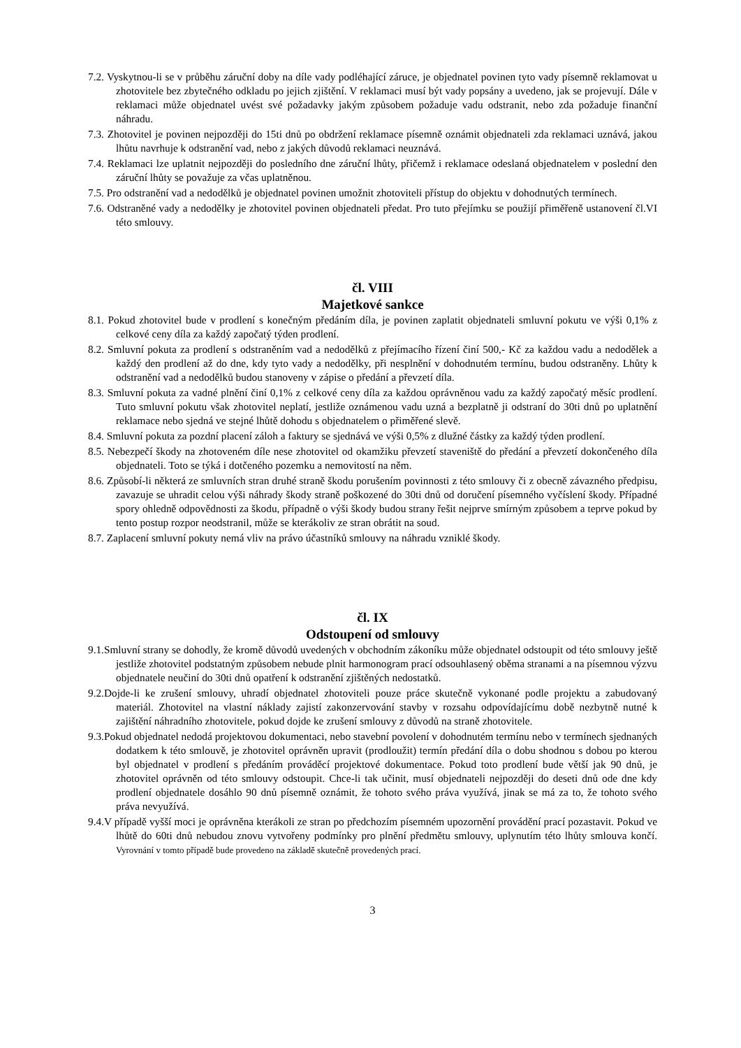7.2. Vyskytnou-li se v průběhu záruční doby na díle vady podléhající záruce, je objednatel povinen tyto vady písemně reklamovat u zhotovitele bez zbytečného odkladu po jejich zjištění. V reklamaci musí být vady popsány a uvedeno, jak se projevují. Dále v reklamaci může objednatel uvést své požadavky jakým způsobem požaduje vadu odstranit, nebo zda požaduje finanční náhradu.
7.3. Zhotovitel je povinen nejpozději do 15ti dnů po obdržení reklamace písemně oznámit objednateli zda reklamaci uznává, jakou lhůtu navrhuje k odstranění vad, nebo z jakých důvodů reklamaci neuznává.
7.4. Reklamaci lze uplatnit nejpozději do posledního dne záruční lhůty, přičemž i reklamace odeslaná objednatelem v poslední den záruční lhůty se považuje za včas uplatněnou.
7.5. Pro odstranění vad a nedodělků je objednatel povinen umožnit zhotoviteli přístup do objektu v dohodnutých termínech.
7.6. Odstraněné vady a nedodělky je zhotovitel povinen objednateli předat. Pro tuto přejímku se použijí přiměřeně ustanovení čl.VI této smlouvy.
čl. VIII
Majetkové sankce
8.1. Pokud zhotovitel bude v prodlení s konečným předáním díla, je povinen zaplatit objednateli smluvní pokutu ve výši 0,1% z celkové ceny díla za každý započatý týden prodlení.
8.2. Smluvní pokuta za prodlení s odstraněním vad a nedodělků z přejímacího řízení činí 500,- Kč za každou vadu a nedodělek a každý den prodlení až do dne, kdy tyto vady a nedodělky, při nesplnění v dohodnutém termínu, budou odstraněny. Lhůty k odstranění vad a nedodělků budou stanoveny v zápise o předání a převzetí díla.
8.3. Smluvní pokuta za vadné plnění činí 0,1% z celkové ceny díla za každou oprávněnou vadu za každý započatý měsíc prodlení. Tuto smluvní pokutu však zhotovitel neplatí, jestliže oznámenou vadu uzná a bezplatně ji odstraní do 30ti dnů po uplatnění reklamace nebo sjedná ve stejné lhůtě dohodu s objednatelem o přiměřené slevě.
8.4. Smluvní pokuta za pozdní placení záloh a faktury se sjednává ve výši 0,5% z dlužné částky za každý týden prodlení.
8.5. Nebezpečí škody na zhotoveném díle nese zhotovitel od okamžiku převzetí staveniště do předání a převzetí dokončeného díla objednateli. Toto se týká i dotčeného pozemku a nemovitostí na něm.
8.6. Způsobí-li některá ze smluvních stran druhé straně škodu porušením povinnosti z této smlouvy či z obecně závazného předpisu, zavazuje se uhradit celou výši náhrady škody straně poškozené do 30ti dnů od doručení písemného vyčíslení škody. Případné spory ohledně odpovědnosti za škodu, případně o výši škody budou strany řešit nejprve smírným způsobem a teprve pokud by tento postup rozpor neodstranil, může se kterákoliv ze stran obrátit na soud.
8.7. Zaplacení smluvní pokuty nemá vliv na právo účastníků smlouvy na náhradu vzniklé škody.
čl. IX
Odstoupení od smlouvy
9.1.Smluvní strany se dohodly, že kromě důvodů uvedených v obchodním zákoníku může objednatel odstoupit od této smlouvy ještě jestliže zhotovitel podstatným způsobem nebude plnit harmonogram prací odsouhlasený oběma stranami a na písemnou výzvu objednatele neučiní do 30ti dnů opatření k odstranění zjištěných nedostatků.
9.2.Dojde-li ke zrušení smlouvy, uhradí objednatel zhotoviteli pouze práce skutečně vykonané podle projektu a zabudovaný materiál. Zhotovitel na vlastní náklady zajistí zakonzervování stavby v rozsahu odpovídajícímu době nezbytně nutné k zajištění náhradního zhotovitele, pokud dojde ke zrušení smlouvy z důvodů na straně zhotovitele.
9.3.Pokud objednatel nedodá projektovou dokumentaci, nebo stavební povolení v dohodnutém termínu nebo v termínech sjednaných dodatkem k této smlouvě, je zhotovitel oprávněn upravit (prodloužit) termín předání díla o dobu shodnou s dobou po kterou byl objednatel v prodlení s předáním prováděcí projektové dokumentace. Pokud toto prodlení bude větší jak 90 dnů, je zhotovitel oprávněn od této smlouvy odstoupit. Chce-li tak učinit, musí objednateli nejpozději do deseti dnů ode dne kdy prodlení objednatele dosáhlo 90 dnů písemně oznámit, že tohoto svého práva využívá, jinak se má za to, že tohoto svého práva nevyužívá.
9.4.V případě vyšší moci je oprávněna kterákoli ze stran po předchozím písemném upozornění provádění prací pozastavit. Pokud ve lhůtě do 60ti dnů nebudou znovu vytvořeny podmínky pro plnění předmětu smlouvy, uplynutím této lhůty smlouva končí. Vyrovnání v tomto případě bude provedeno na základě skutečně provedených prací.
3